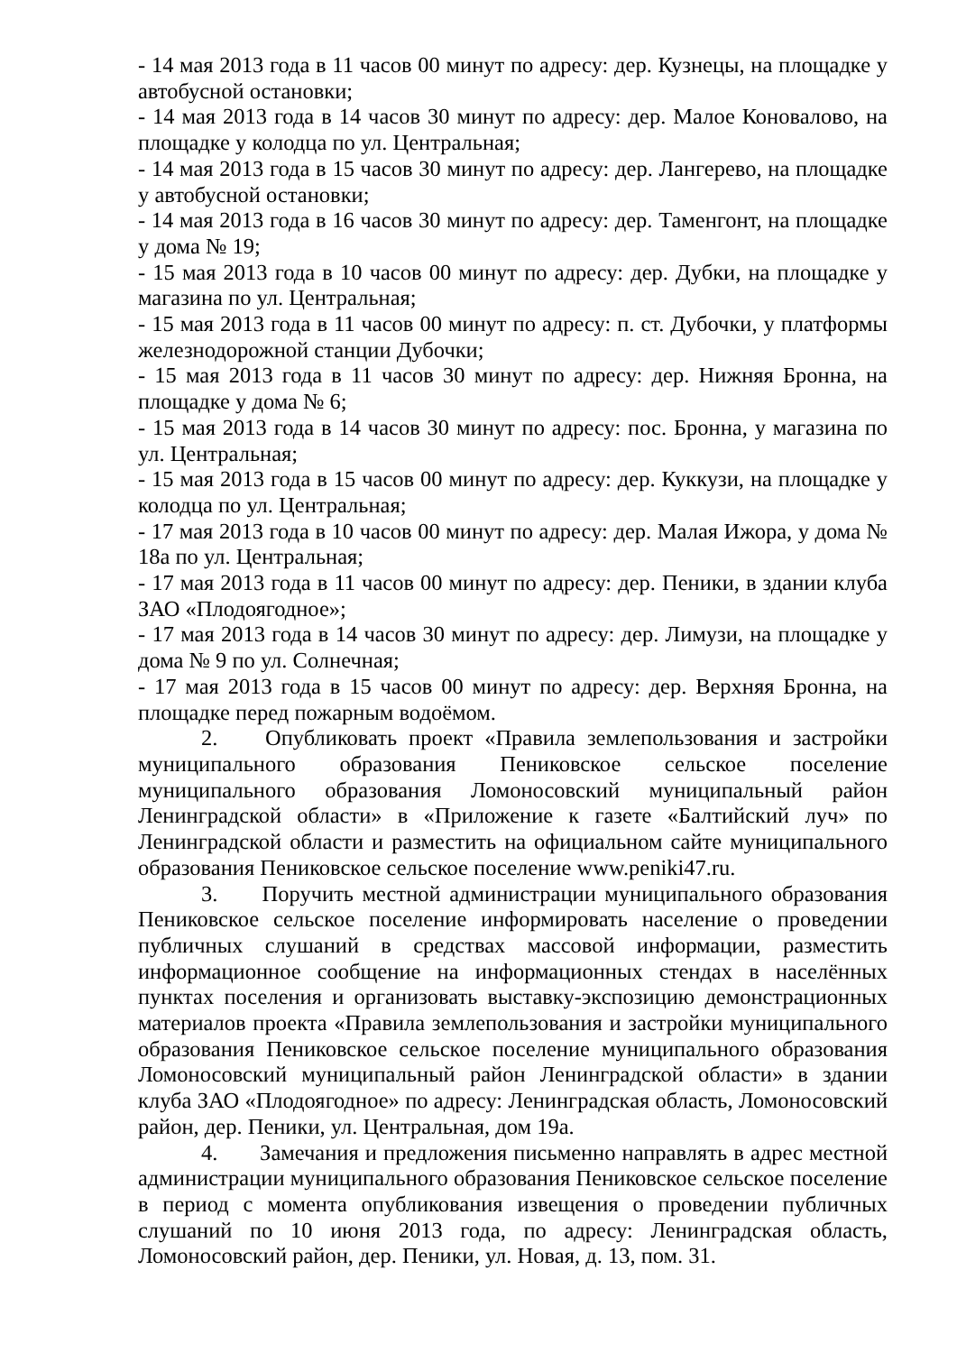- 14 мая 2013 года в 11 часов 00 минут по адресу: дер. Кузнецы, на площадке у автобусной остановки;
- 14 мая 2013 года в 14 часов 30 минут по адресу: дер. Малое Коновалово, на площадке у колодца по ул. Центральная;
- 14 мая 2013 года в 15 часов 30 минут по адресу: дер. Лангерево, на площадке у автобусной остановки;
- 14 мая 2013 года в 16 часов 30 минут по адресу: дер. Таменгонт, на площадке у дома № 19;
- 15 мая 2013 года в 10 часов 00 минут по адресу: дер. Дубки, на площадке у магазина по ул. Центральная;
- 15 мая 2013 года в 11 часов 00 минут по адресу: п. ст. Дубочки, у платформы железнодорожной станции Дубочки;
- 15 мая 2013 года в 11 часов 30 минут по адресу: дер. Нижняя Бронна, на площадке у дома № 6;
- 15 мая 2013 года в 14 часов 30 минут по адресу: пос. Бронна, у магазина по ул. Центральная;
- 15 мая 2013 года в 15 часов 00 минут по адресу: дер. Куккузи, на площадке у колодца по ул. Центральная;
- 17 мая 2013 года в 10 часов 00 минут по адресу: дер. Малая Ижора, у дома № 18а по ул. Центральная;
- 17 мая 2013 года в 11 часов 00 минут по адресу: дер. Пеники, в здании клуба ЗАО «Плодоягодное»;
- 17 мая 2013 года в 14 часов 30 минут по адресу: дер. Лимузи, на площадке у дома № 9 по ул. Солнечная;
- 17 мая 2013 года в 15 часов 00 минут по адресу: дер. Верхняя Бронна, на площадке перед пожарным водоёмом.
2. Опубликовать проект «Правила землепользования и застройки муниципального образования Пениковское сельское поселение муниципального образования Ломоносовский муниципальный район Ленинградской области» в «Приложение к газете «Балтийский луч» по Ленинградской области и разместить на официальном сайте муниципального образования Пениковское сельское поселение www.peniki47.ru.
3. Поручить местной администрации муниципального образования Пениковское сельское поселение информировать население о проведении публичных слушаний в средствах массовой информации, разместить информационное сообщение на информационных стендах в населённых пунктах поселения и организовать выставку-экспозицию демонстрационных материалов проекта «Правила землепользования и застройки муниципального образования Пениковское сельское поселение муниципального образования Ломоносовский муниципальный район Ленинградской области» в здании клуба ЗАО «Плодоягодное» по адресу: Ленинградская область, Ломоносовский район, дер. Пеники, ул. Центральная, дом 19а.
4. Замечания и предложения письменно направлять в адрес местной администрации муниципального образования Пениковское сельское поселение в период с момента опубликования извещения о проведении публичных слушаний по 10 июня 2013 года, по адресу: Ленинградская область, Ломоносовский район, дер. Пеники, ул. Новая, д. 13, пом. 31.